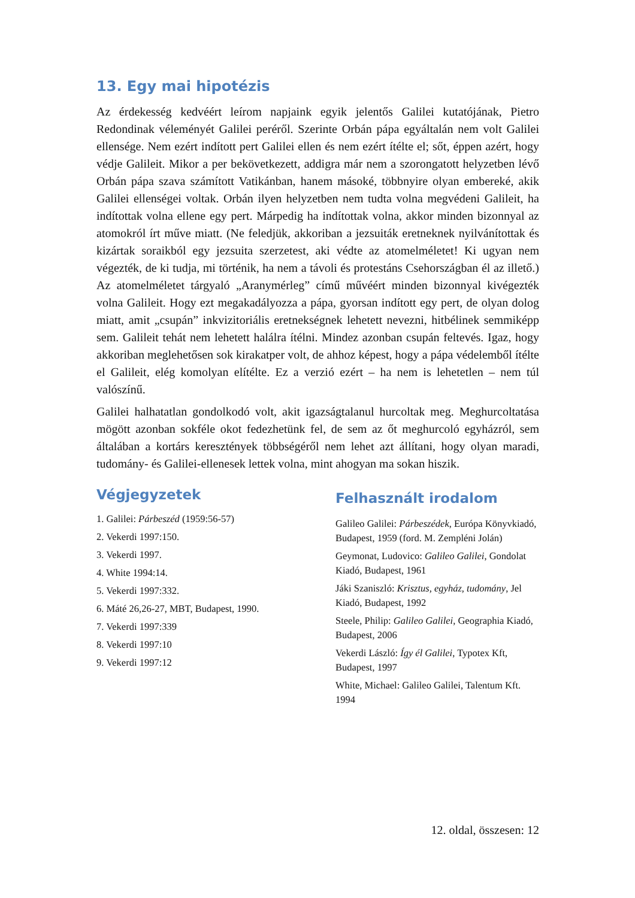13. Egy mai hipotézis
Az érdekesség kedvéért leírom napjaink egyik jelentős Galilei kutatójának, Pietro Redondinak véleményét Galilei peréről. Szerinte Orbán pápa egyáltalán nem volt Galilei ellensége. Nem ezért indított pert Galilei ellen és nem ezért ítélte el; sőt, éppen azért, hogy védje Galileit. Mikor a per bekövetkezett, addigra már nem a szorongatott helyzetben lévő Orbán pápa szava számított Vatikánban, hanem másoké, többnyire olyan embereké, akik Galilei ellenségei voltak. Orbán ilyen helyzetben nem tudta volna megvédeni Galileit, ha indítottak volna ellene egy pert. Márpedig ha indítottak volna, akkor minden bizonnyal az atomokról írt műve miatt. (Ne feledjük, akkoriban a jezsuiták eretneknek nyilvánítottak és kizártak soraikból egy jezsuita szerzetest, aki védte az atomelméletet! Ki ugyan nem végezték, de ki tudja, mi történik, ha nem a távoli és protestáns Csehországban él az illető.) Az atomelméletet tárgyaló „Aranymérleg” című művéért minden bizonnyal kivégezték volna Galileit. Hogy ezt megakadályozza a pápa, gyorsan indított egy pert, de olyan dolog miatt, amit „csupán” inkvizitoriális eretnekségnek lehetett nevezni, hitbélinek semmiképp sem. Galileit tehát nem lehetett halálra ítélni. Mindez azonban csupán feltevés. Igaz, hogy akkoriban meglehetősen sok kirakatper volt, de ahhoz képest, hogy a pápa védelemből ítélte el Galileit, elég komolyan elítélte. Ez a verzió ezért – ha nem is lehetetlen – nem túl valószínű.
Galilei halhatatlan gondolkodó volt, akit igazságtalanul hurcoltak meg. Meghurcoltatása mögött azonban sokféle okot fedezhetünk fel, de sem az őt meghurcoló egyházról, sem általában a kortárs keresztények többségéről nem lehet azt állítani, hogy olyan maradi, tudomány- és Galilei-ellenesek lettek volna, mint ahogyan ma sokan hiszik.
Végjegyzetek
1. Galilei: Párbeszéd (1959:56-57)
2. Vekerdi 1997:150.
3. Vekerdi 1997.
4. White 1994:14.
5. Vekerdi 1997:332.
6. Máté 26,26-27, MBT, Budapest, 1990.
7. Vekerdi 1997:339
8. Vekerdi 1997:10
9. Vekerdi 1997:12
Felhasznált irodalom
Galileo Galilei: Párbeszédek, Európa Könyvkiadó, Budapest, 1959 (ford. M. Zempléni Jolán)
Geymonat, Ludovico: Galileo Galilei, Gondolat Kiadó, Budapest, 1961
Jáki Szaniszló: Krisztus, egyház, tudomány, Jel Kiadó, Budapest, 1992
Steele, Philip: Galileo Galilei, Geographia Kiadó, Budapest, 2006
Vekerdi László: Így él Galilei, Typotex Kft, Budapest, 1997
White, Michael: Galileo Galilei, Talentum Kft. 1994
12. oldal, összesen: 12